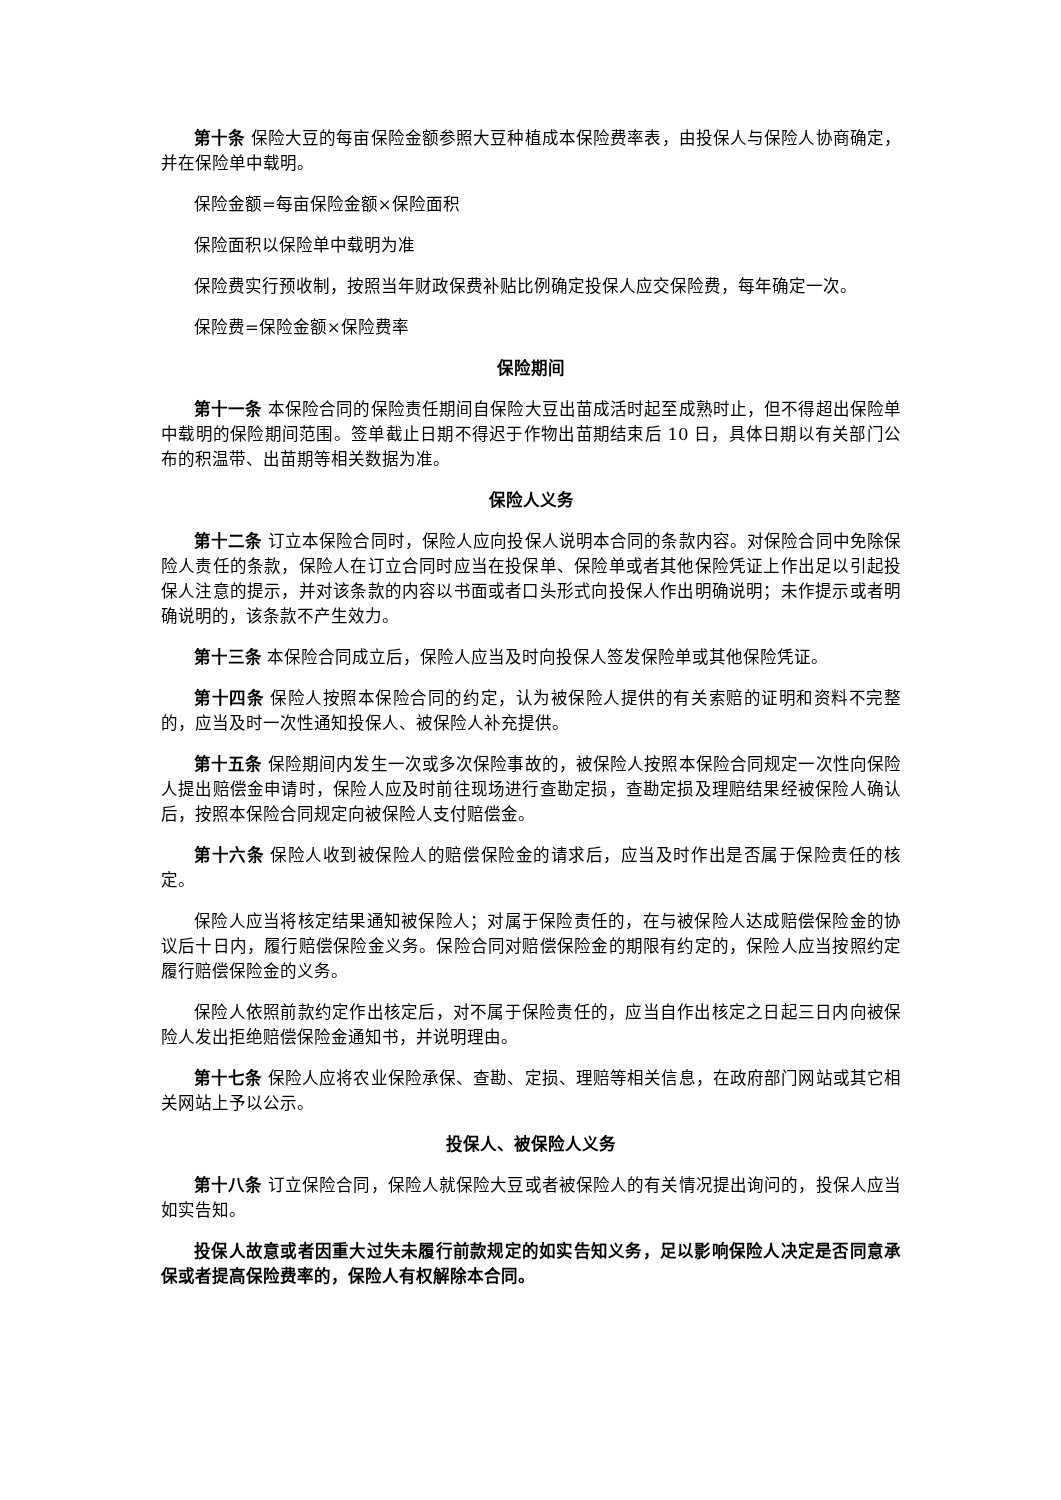第十条 保险大豆的每亩保险金额参照大豆种植成本保险费率表，由投保人与保险人协商确定，并在保险单中载明。
保险金额=每亩保险金额×保险面积
保险面积以保险单中载明为准
保险费实行预收制，按照当年财政保费补贴比例确定投保人应交保险费，每年确定一次。
保险费=保险金额×保险费率
保险期间
第十一条 本保险合同的保险责任期间自保险大豆出苗成活时起至成熟时止，但不得超出保险单中载明的保险期间范围。签单截止日期不得迟于作物出苗期结束后 10 日，具体日期以有关部门公布的积温带、出苗期等相关数据为准。
保险人义务
第十二条 订立本保险合同时，保险人应向投保人说明本合同的条款内容。对保险合同中免除保险人责任的条款，保险人在订立合同时应当在投保单、保险单或者其他保险凭证上作出足以引起投保人注意的提示，并对该条款的内容以书面或者口头形式向投保人作出明确说明；未作提示或者明确说明的，该条款不产生效力。
第十三条 本保险合同成立后，保险人应当及时向投保人签发保险单或其他保险凭证。
第十四条 保险人按照本保险合同的约定，认为被保险人提供的有关索赔的证明和资料不完整的，应当及时一次性通知投保人、被保险人补充提供。
第十五条 保险期间内发生一次或多次保险事故的，被保险人按照本保险合同规定一次性向保险人提出赔偿金申请时，保险人应及时前往现场进行查勘定损，查勘定损及理赔结果经被保险人确认后，按照本保险合同规定向被保险人支付赔偿金。
第十六条 保险人收到被保险人的赔偿保险金的请求后，应当及时作出是否属于保险责任的核定。
保险人应当将核定结果通知被保险人；对属于保险责任的，在与被保险人达成赔偿保险金的协议后十日内，履行赔偿保险金义务。保险合同对赔偿保险金的期限有约定的，保险人应当按照约定履行赔偿保险金的义务。
保险人依照前款约定作出核定后，对不属于保险责任的，应当自作出核定之日起三日内向被保险人发出拒绝赔偿保险金通知书，并说明理由。
第十七条 保险人应将农业保险承保、查勘、定损、理赔等相关信息，在政府部门网站或其它相关网站上予以公示。
投保人、被保险人义务
第十八条 订立保险合同，保险人就保险大豆或者被保险人的有关情况提出询问的，投保人应当如实告知。
投保人故意或者因重大过失未履行前款规定的如实告知义务，足以影响保险人决定是否同意承保或者提高保险费率的，保险人有权解除本合同。